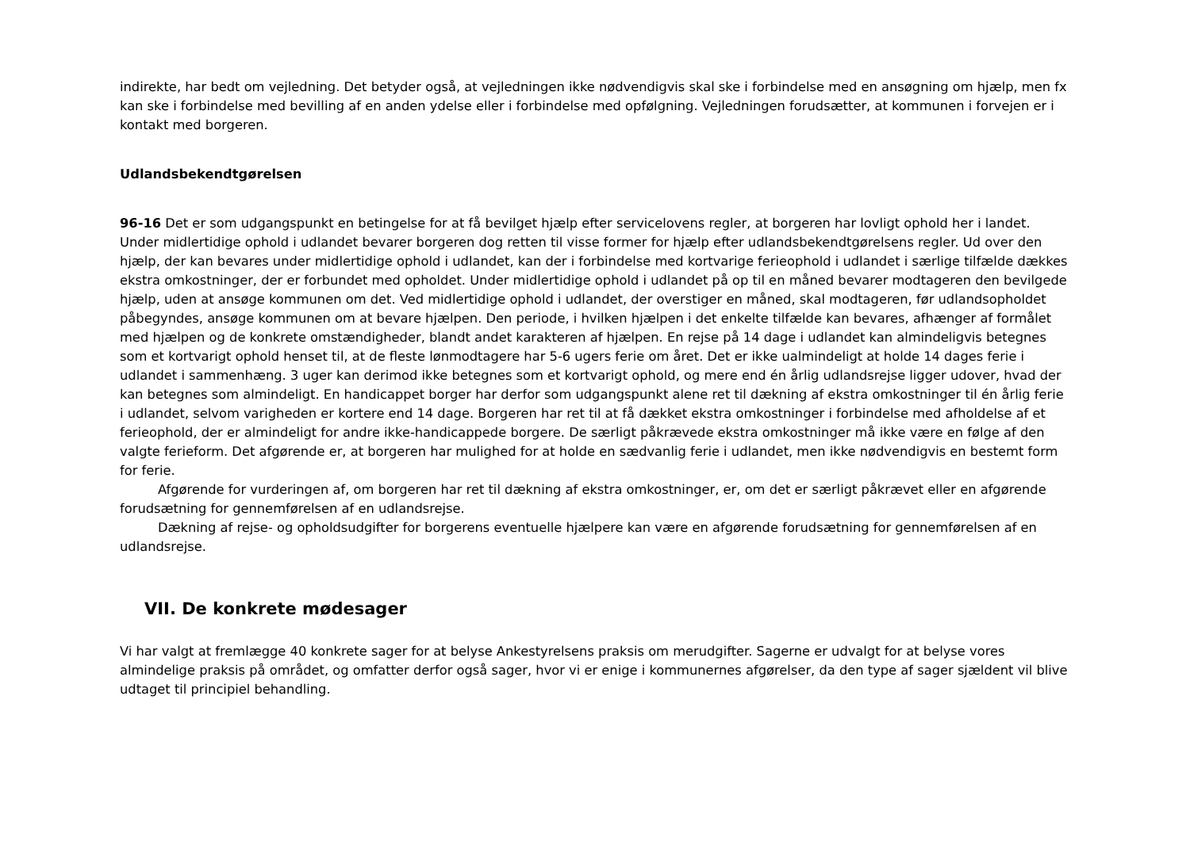indirekte, har bedt om vejledning. Det betyder også, at vejledningen ikke nødvendigvis skal ske i forbindelse med en ansøgning om hjælp, men fx kan ske i forbindelse med bevilling af en anden ydelse eller i forbindelse med opfølgning. Vejledningen forudsætter, at kommunen i forvejen er i kontakt med borgeren.
Udlandsbekendtgørelsen
96-16 Det er som udgangspunkt en betingelse for at få bevilget hjælp efter servicelovens regler, at borgeren har lovligt ophold her i landet. Under midlertidige ophold i udlandet bevarer borgeren dog retten til visse former for hjælp efter udlandsbekendtgørelsens regler. Ud over den hjælp, der kan bevares under midlertidige ophold i udlandet, kan der i forbindelse med kortvarige ferieophold i udlandet i særlige tilfælde dækkes ekstra omkostninger, der er forbundet med opholdet. Under midlertidige ophold i udlandet på op til en måned bevarer modtageren den bevilgede hjælp, uden at ansøge kommunen om det. Ved midlertidige ophold i udlandet, der overstiger en måned, skal modtageren, før udlandsopholdet påbegyndes, ansøge kommunen om at bevare hjælpen. Den periode, i hvilken hjælpen i det enkelte tilfælde kan bevares, afhænger af formålet med hjælpen og de konkrete omstændigheder, blandt andet karakteren af hjælpen. En rejse på 14 dage i udlandet kan almindeligvis betegnes som et kortvarigt ophold henset til, at de fleste lønmodtagere har 5-6 ugers ferie om året. Det er ikke ualmindeligt at holde 14 dages ferie i udlandet i sammenhæng. 3 uger kan derimod ikke betegnes som et kortvarigt ophold, og mere end én årlig udlandsrejse ligger udover, hvad der kan betegnes som almindeligt. En handicappet borger har derfor som udgangspunkt alene ret til dækning af ekstra omkostninger til én årlig ferie i udlandet, selvom varigheden er kortere end 14 dage. Borgeren har ret til at få dækket ekstra omkostninger i forbindelse med afholdelse af et ferieophold, der er almindeligt for andre ikke-handicappede borgere. De særligt påkrævede ekstra omkostninger må ikke være en følge af den valgte ferieform. Det afgørende er, at borgeren har mulighed for at holde en sædvanlig ferie i udlandet, men ikke nødvendigvis en bestemt form for ferie.
Afgørende for vurderingen af, om borgeren har ret til dækning af ekstra omkostninger, er, om det er særligt påkrævet eller en afgørende forudsætning for gennemførelsen af en udlandsrejse.
Dækning af rejse- og opholdsudgifter for borgerens eventuelle hjælpere kan være en afgørende forudsætning for gennemførelsen af en udlandsrejse.
VII. De konkrete mødesager
Vi har valgt at fremlægge 40 konkrete sager for at belyse Ankestyrelsens praksis om merudgifter. Sagerne er udvalgt for at belyse vores almindelige praksis på området, og omfatter derfor også sager, hvor vi er enige i kommunernes afgørelser, da den type af sager sjældent vil blive udtaget til principiel behandling.